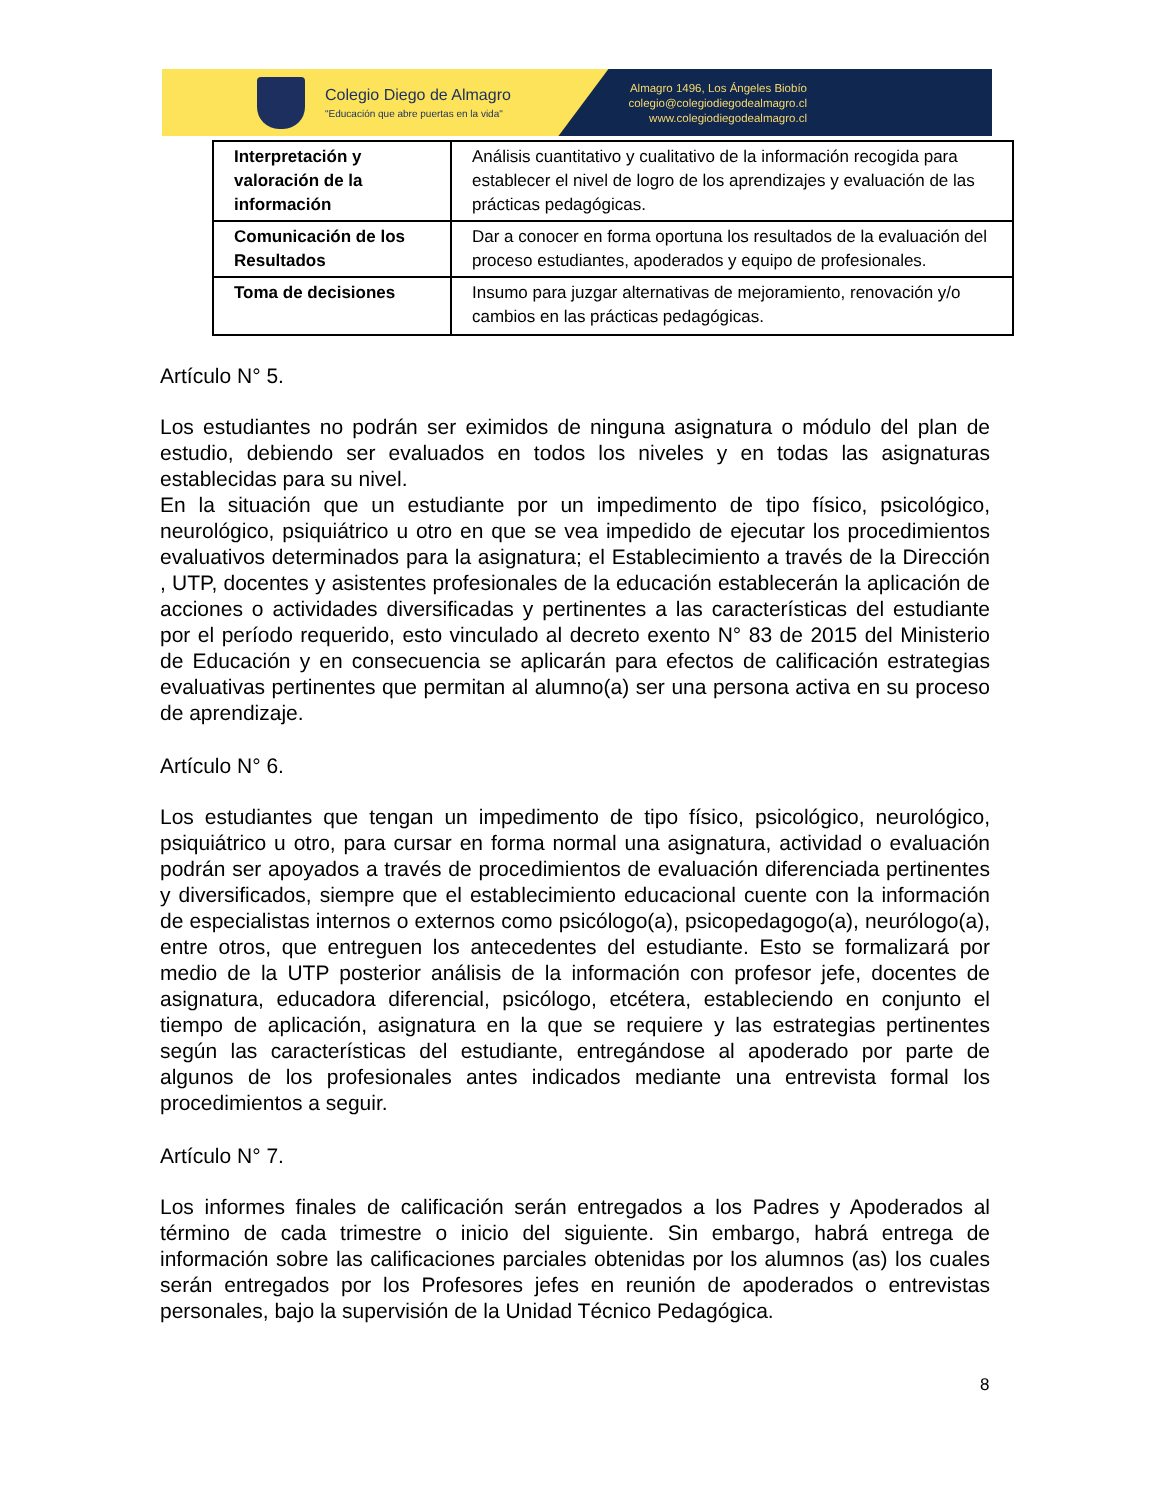Colegio Diego de Almagro
"Educación que abre puertas en la vida"
Almagro 1496, Los Ángeles Biobío
colegio@colegiodiegodealmagro.cl
www.colegiodiegodealmagro.cl
| Interpretación y valoración de la información | Análisis cuantitativo y cualitativo de la información recogida para establecer el nivel de logro de los aprendizajes y evaluación de las prácticas pedagógicas. |
| Comunicación de los Resultados | Dar a conocer en forma oportuna los resultados de la evaluación del proceso estudiantes, apoderados y equipo de profesionales. |
| Toma de decisiones | Insumo para juzgar alternativas de mejoramiento, renovación y/o cambios en las prácticas pedagógicas. |
Artículo N° 5.
Los estudiantes no podrán ser eximidos de ninguna asignatura o módulo del plan de estudio, debiendo ser evaluados en todos los niveles y en todas las asignaturas establecidas para su nivel.
En la situación que un estudiante por un impedimento de tipo físico, psicológico, neurológico, psiquiátrico u otro en que se vea impedido de ejecutar los procedimientos evaluativos determinados para la asignatura; el Establecimiento a través de la Dirección , UTP, docentes y asistentes profesionales de la educación establecerán la aplicación de acciones o actividades diversificadas y pertinentes a las características del estudiante por el período requerido, esto vinculado al decreto exento N° 83 de 2015 del Ministerio de Educación y en consecuencia se aplicarán para efectos de calificación estrategias evaluativas pertinentes que permitan al alumno(a) ser una persona activa en su proceso de aprendizaje.
Artículo N° 6.
Los estudiantes que tengan un impedimento de tipo físico, psicológico, neurológico, psiquiátrico u otro, para cursar en forma normal una asignatura, actividad o evaluación podrán ser apoyados a través de procedimientos de evaluación diferenciada pertinentes y diversificados, siempre que el establecimiento educacional cuente con la información de especialistas internos o externos como psicólogo(a), psicopedagogo(a), neurólogo(a), entre otros, que entreguen los antecedentes del estudiante. Esto se formalizará por medio de la UTP posterior análisis de la información con profesor jefe, docentes de asignatura, educadora diferencial, psicólogo, etcétera, estableciendo en conjunto el tiempo de aplicación, asignatura en la que se requiere y las estrategias pertinentes según las características del estudiante, entregándose al apoderado por parte de algunos de los profesionales antes indicados mediante una entrevista formal los procedimientos a seguir.
Artículo N° 7.
Los informes finales de calificación serán entregados a los Padres y Apoderados al término de cada trimestre o inicio del siguiente. Sin embargo, habrá entrega de información sobre las calificaciones parciales obtenidas por los alumnos (as) los cuales serán entregados por los Profesores jefes en reunión de apoderados o entrevistas personales, bajo la supervisión de la Unidad Técnico Pedagógica.
8